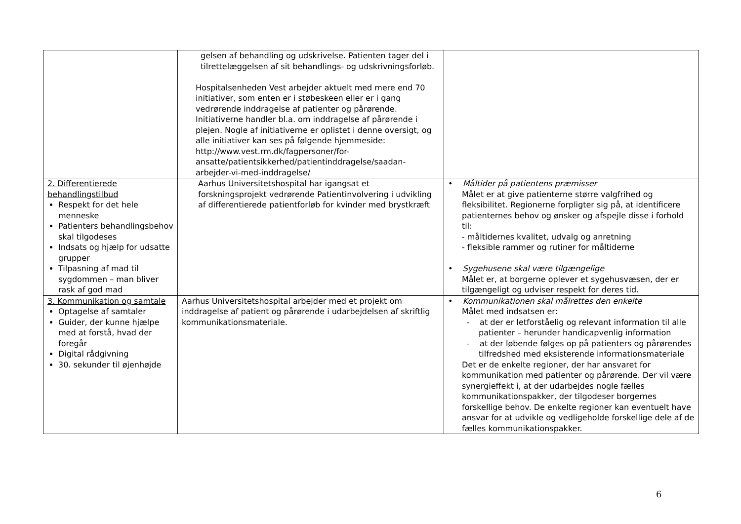| | gelsen af behandling og udskrivelse. Patienten tager del i tilrettelæggelsen af sit behandlings- og udskrivningsforløb. Hospitalsenheden Vest arbejder aktuelt med mere end 70 initiativer, som enten er i støbeskeen eller er i gang vedrørende inddragelse af patienter og pårørende. Initiativerne handler bl.a. om inddragelse af pårørende i plejen. Nogle af initiativerne er oplistet i denne oversigt, og alle initiativer kan ses på følgende hjemmeside: http://www.vest.rm.dk/fagpersoner/for-ansatte/patientsikkerhed/patientinddragelse/saadan-arbejder-vi-med-inddragelse/ | |
| 2. Differentierede behandlingstilbud Respekt for det hele menneske Patienters behandlingsbehov skal tilgodeses Indsats og hjælp for udsatte grupper Tilpasning af mad til sygdommen – man bliver rask af god mad | Aarhus Universitetshospital har igangsat et forskningsprojekt vedrørende Patientinvolvering i udvikling af differentierede patientforløb for kvinder med brystkræft | • Måltider på patientens præmisser Målet er at give patienterne større valgfrihed og fleksibilitet. Regionerne forpligter sig på, at identificere patienternes behov og ønsker og afspejle disse i forhold til: - måltidernes kvalitet, udvalg og anretning - fleksible rammer og rutiner for måltiderne • Sygehusene skal være tilgængelige Målet er, at borgerne oplever et sygehusvæsen, der er tilgængeligt og udviser respekt for deres tid. |
| 3. Kommunikation og samtale Optagelse af samtaler Guider, der kunne hjælpe med at forstå, hvad der foregår Digital rådgivning 30. sekunder til øjenhøjde | Aarhus Universitetshospital arbejder med et projekt om inddragelse af patient og pårørende i udarbejdelsen af skriftlig kommunikationsmateriale. | • Kommunikationen skal målrettes den enkelte Målet med indsatsen er: - at der er letforståelig og relevant information til alle patienter – herunder handicapvenlig information - at der løbende følges op på patienters og pårørendes tilfredshed med eksisterende informationsmateriale Det er de enkelte regioner, der har ansvaret for kommunikation med patienter og pårørende. Der vil være synergieffekt i, at der udarbejdes nogle fælles kommunikationspakker, der tilgodeser borgernes forskellige behov. De enkelte regioner kan eventuelt have ansvar for at udvikle og vedligeholde forskellige dele af de fælles kommunikationspakker. |
6